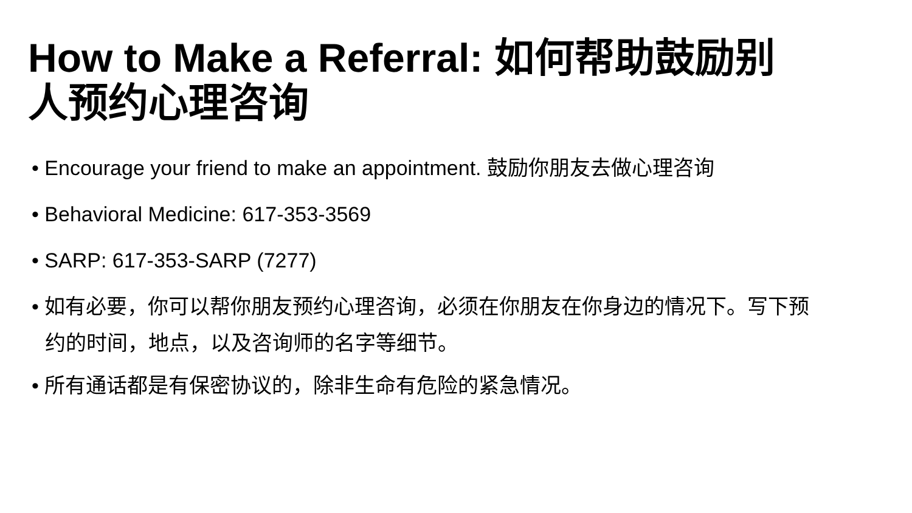How to Make a Referral: 如何帮助鼓励别人预约心理咨询
• Encourage your friend to make an appointment. 鼓励你朋友去做心理咨询
• Behavioral Medicine: 617-353-3569
• SARP: 617-353-SARP (7277)
• 如有必要，你可以帮你朋友预约心理咨询，必须在你朋友在你身边的情况下。写下预约的时间，地点，以及咨询师的名字等细节。
• 所有通话都是有保密协议的，除非生命有危险的紧急情况。